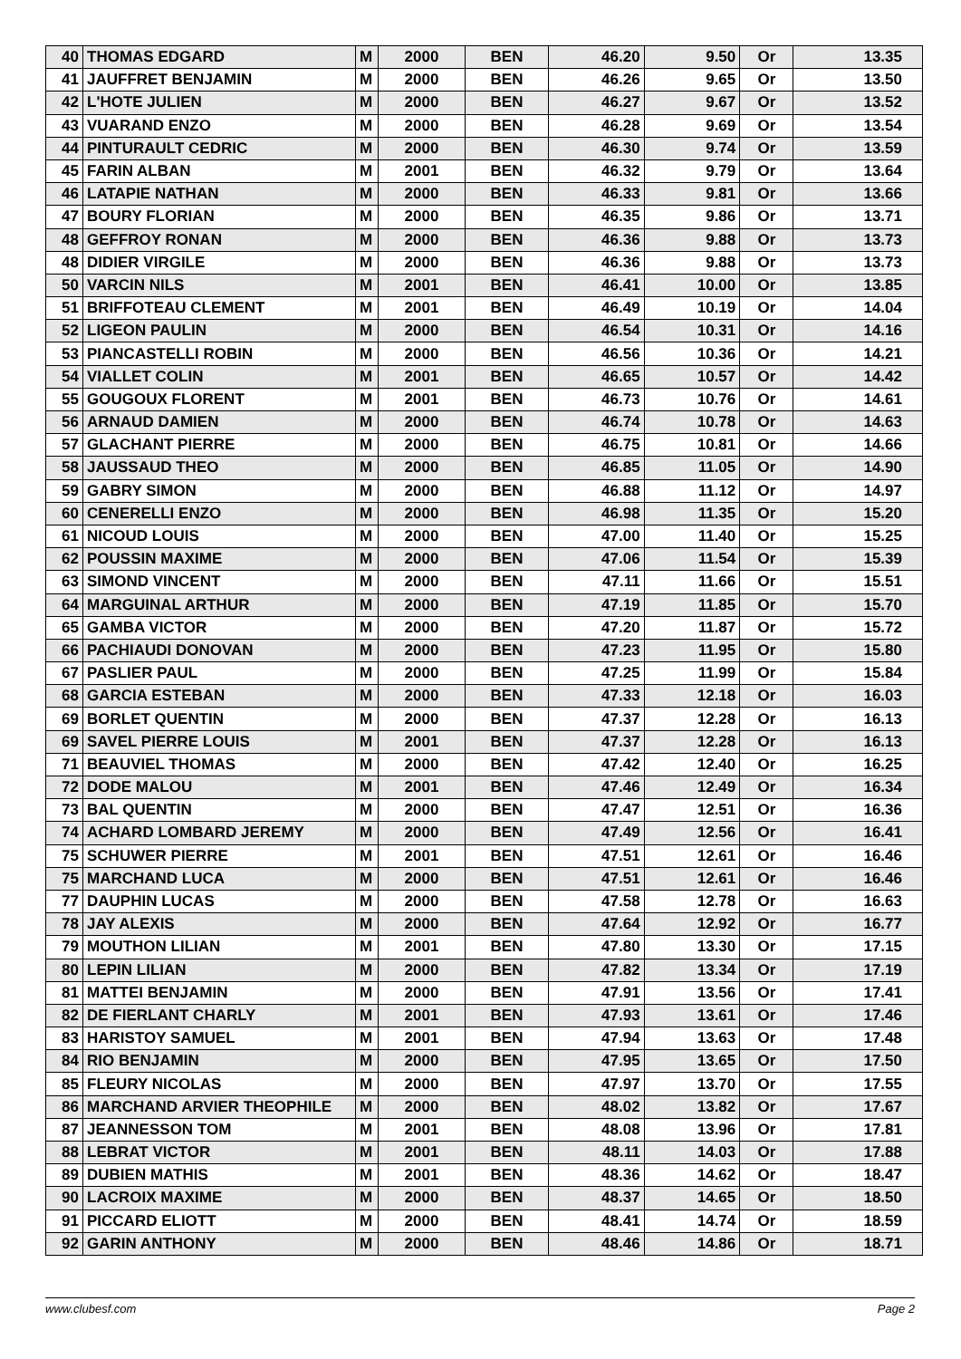| 40 | THOMAS EDGARD | M | 2000 | BEN | 46.20 | 9.50 | Or | 13.35 |
| 41 | JAUFFRET BENJAMIN | M | 2000 | BEN | 46.26 | 9.65 | Or | 13.50 |
| 42 | L'HOTE JULIEN | M | 2000 | BEN | 46.27 | 9.67 | Or | 13.52 |
| 43 | VUARAND ENZO | M | 2000 | BEN | 46.28 | 9.69 | Or | 13.54 |
| 44 | PINTURAULT CEDRIC | M | 2000 | BEN | 46.30 | 9.74 | Or | 13.59 |
| 45 | FARIN ALBAN | M | 2001 | BEN | 46.32 | 9.79 | Or | 13.64 |
| 46 | LATAPIE NATHAN | M | 2000 | BEN | 46.33 | 9.81 | Or | 13.66 |
| 47 | BOURY FLORIAN | M | 2000 | BEN | 46.35 | 9.86 | Or | 13.71 |
| 48 | GEFFROY RONAN | M | 2000 | BEN | 46.36 | 9.88 | Or | 13.73 |
| 48 | DIDIER VIRGILE | M | 2000 | BEN | 46.36 | 9.88 | Or | 13.73 |
| 50 | VARCIN NILS | M | 2001 | BEN | 46.41 | 10.00 | Or | 13.85 |
| 51 | BRIFFOTEAU CLEMENT | M | 2001 | BEN | 46.49 | 10.19 | Or | 14.04 |
| 52 | LIGEON PAULIN | M | 2000 | BEN | 46.54 | 10.31 | Or | 14.16 |
| 53 | PIANCASTELLI ROBIN | M | 2000 | BEN | 46.56 | 10.36 | Or | 14.21 |
| 54 | VIALLET COLIN | M | 2001 | BEN | 46.65 | 10.57 | Or | 14.42 |
| 55 | GOUGOUX FLORENT | M | 2001 | BEN | 46.73 | 10.76 | Or | 14.61 |
| 56 | ARNAUD DAMIEN | M | 2000 | BEN | 46.74 | 10.78 | Or | 14.63 |
| 57 | GLACHANT PIERRE | M | 2000 | BEN | 46.75 | 10.81 | Or | 14.66 |
| 58 | JAUSSAUD THEO | M | 2000 | BEN | 46.85 | 11.05 | Or | 14.90 |
| 59 | GABRY SIMON | M | 2000 | BEN | 46.88 | 11.12 | Or | 14.97 |
| 60 | CENERELLI ENZO | M | 2000 | BEN | 46.98 | 11.35 | Or | 15.20 |
| 61 | NICOUD LOUIS | M | 2000 | BEN | 47.00 | 11.40 | Or | 15.25 |
| 62 | POUSSIN MAXIME | M | 2000 | BEN | 47.06 | 11.54 | Or | 15.39 |
| 63 | SIMOND VINCENT | M | 2000 | BEN | 47.11 | 11.66 | Or | 15.51 |
| 64 | MARGUINAL ARTHUR | M | 2000 | BEN | 47.19 | 11.85 | Or | 15.70 |
| 65 | GAMBA VICTOR | M | 2000 | BEN | 47.20 | 11.87 | Or | 15.72 |
| 66 | PACHIAUDI DONOVAN | M | 2000 | BEN | 47.23 | 11.95 | Or | 15.80 |
| 67 | PASLIER PAUL | M | 2000 | BEN | 47.25 | 11.99 | Or | 15.84 |
| 68 | GARCIA ESTEBAN | M | 2000 | BEN | 47.33 | 12.18 | Or | 16.03 |
| 69 | BORLET QUENTIN | M | 2000 | BEN | 47.37 | 12.28 | Or | 16.13 |
| 69 | SAVEL PIERRE LOUIS | M | 2001 | BEN | 47.37 | 12.28 | Or | 16.13 |
| 71 | BEAUVIEL THOMAS | M | 2000 | BEN | 47.42 | 12.40 | Or | 16.25 |
| 72 | DODE MALOU | M | 2001 | BEN | 47.46 | 12.49 | Or | 16.34 |
| 73 | BAL QUENTIN | M | 2000 | BEN | 47.47 | 12.51 | Or | 16.36 |
| 74 | ACHARD LOMBARD JEREMY | M | 2000 | BEN | 47.49 | 12.56 | Or | 16.41 |
| 75 | SCHUWER PIERRE | M | 2001 | BEN | 47.51 | 12.61 | Or | 16.46 |
| 75 | MARCHAND LUCA | M | 2000 | BEN | 47.51 | 12.61 | Or | 16.46 |
| 77 | DAUPHIN LUCAS | M | 2000 | BEN | 47.58 | 12.78 | Or | 16.63 |
| 78 | JAY ALEXIS | M | 2000 | BEN | 47.64 | 12.92 | Or | 16.77 |
| 79 | MOUTHON LILIAN | M | 2001 | BEN | 47.80 | 13.30 | Or | 17.15 |
| 80 | LEPIN LILIAN | M | 2000 | BEN | 47.82 | 13.34 | Or | 17.19 |
| 81 | MATTEI BENJAMIN | M | 2000 | BEN | 47.91 | 13.56 | Or | 17.41 |
| 82 | DE FIERLANT CHARLY | M | 2001 | BEN | 47.93 | 13.61 | Or | 17.46 |
| 83 | HARISTOY SAMUEL | M | 2001 | BEN | 47.94 | 13.63 | Or | 17.48 |
| 84 | RIO BENJAMIN | M | 2000 | BEN | 47.95 | 13.65 | Or | 17.50 |
| 85 | FLEURY NICOLAS | M | 2000 | BEN | 47.97 | 13.70 | Or | 17.55 |
| 86 | MARCHAND ARVIER THEOPHILE | M | 2000 | BEN | 48.02 | 13.82 | Or | 17.67 |
| 87 | JEANNESSON TOM | M | 2001 | BEN | 48.08 | 13.96 | Or | 17.81 |
| 88 | LEBRAT VICTOR | M | 2001 | BEN | 48.11 | 14.03 | Or | 17.88 |
| 89 | DUBIEN MATHIS | M | 2001 | BEN | 48.36 | 14.62 | Or | 18.47 |
| 90 | LACROIX MAXIME | M | 2000 | BEN | 48.37 | 14.65 | Or | 18.50 |
| 91 | PICCARD ELIOTT | M | 2000 | BEN | 48.41 | 14.74 | Or | 18.59 |
| 92 | GARIN ANTHONY | M | 2000 | BEN | 48.46 | 14.86 | Or | 18.71 |
www.clubesf.com Page 2